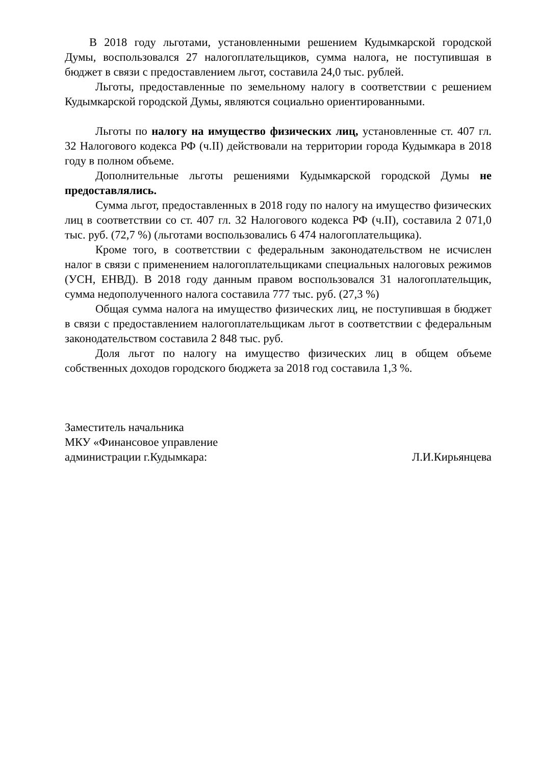В 2018 году льготами, установленными решением Кудымкарской городской Думы, воспользовался 27 налогоплательщиков, сумма налога, не поступившая в бюджет в связи с предоставлением льгот, составила 24,0 тыс. рублей.
Льготы, предоставленные по земельному налогу в соответствии с решением Кудымкарской городской Думы, являются социально ориентированными.
Льготы по налогу на имущество физических лиц, установленные ст. 407 гл. 32 Налогового кодекса РФ (ч.II) действовали на территории города Кудымкара в 2018 году в полном объеме.
Дополнительные льготы решениями Кудымкарской городской Думы не предоставлялись.
Сумма льгот, предоставленных в 2018 году по налогу на имущество физических лиц в соответствии со ст. 407 гл. 32 Налогового кодекса РФ (ч.II), составила 2 071,0 тыс. руб. (72,7 %) (льготами воспользовались 6 474 налогоплательщика).
Кроме того, в соответствии с федеральным законодательством не исчислен налог в связи с применением налогоплательщиками специальных налоговых режимов (УСН, ЕНВД). В 2018 году данным правом воспользовался 31 налогоплательщик, сумма недополученного налога составила 777 тыс. руб. (27,3 %)
Общая сумма налога на имущество физических лиц, не поступившая в бюджет в связи с предоставлением налогоплательщикам льгот в соответствии с федеральным законодательством составила 2 848 тыс. руб.
Доля льгот по налогу на имущество физических лиц в общем объеме собственных доходов городского бюджета за 2018 год составила 1,3 %.
Заместитель начальника
МКУ «Финансовое управление
администрации г.Кудымкара: Л.И.Кирьянцева